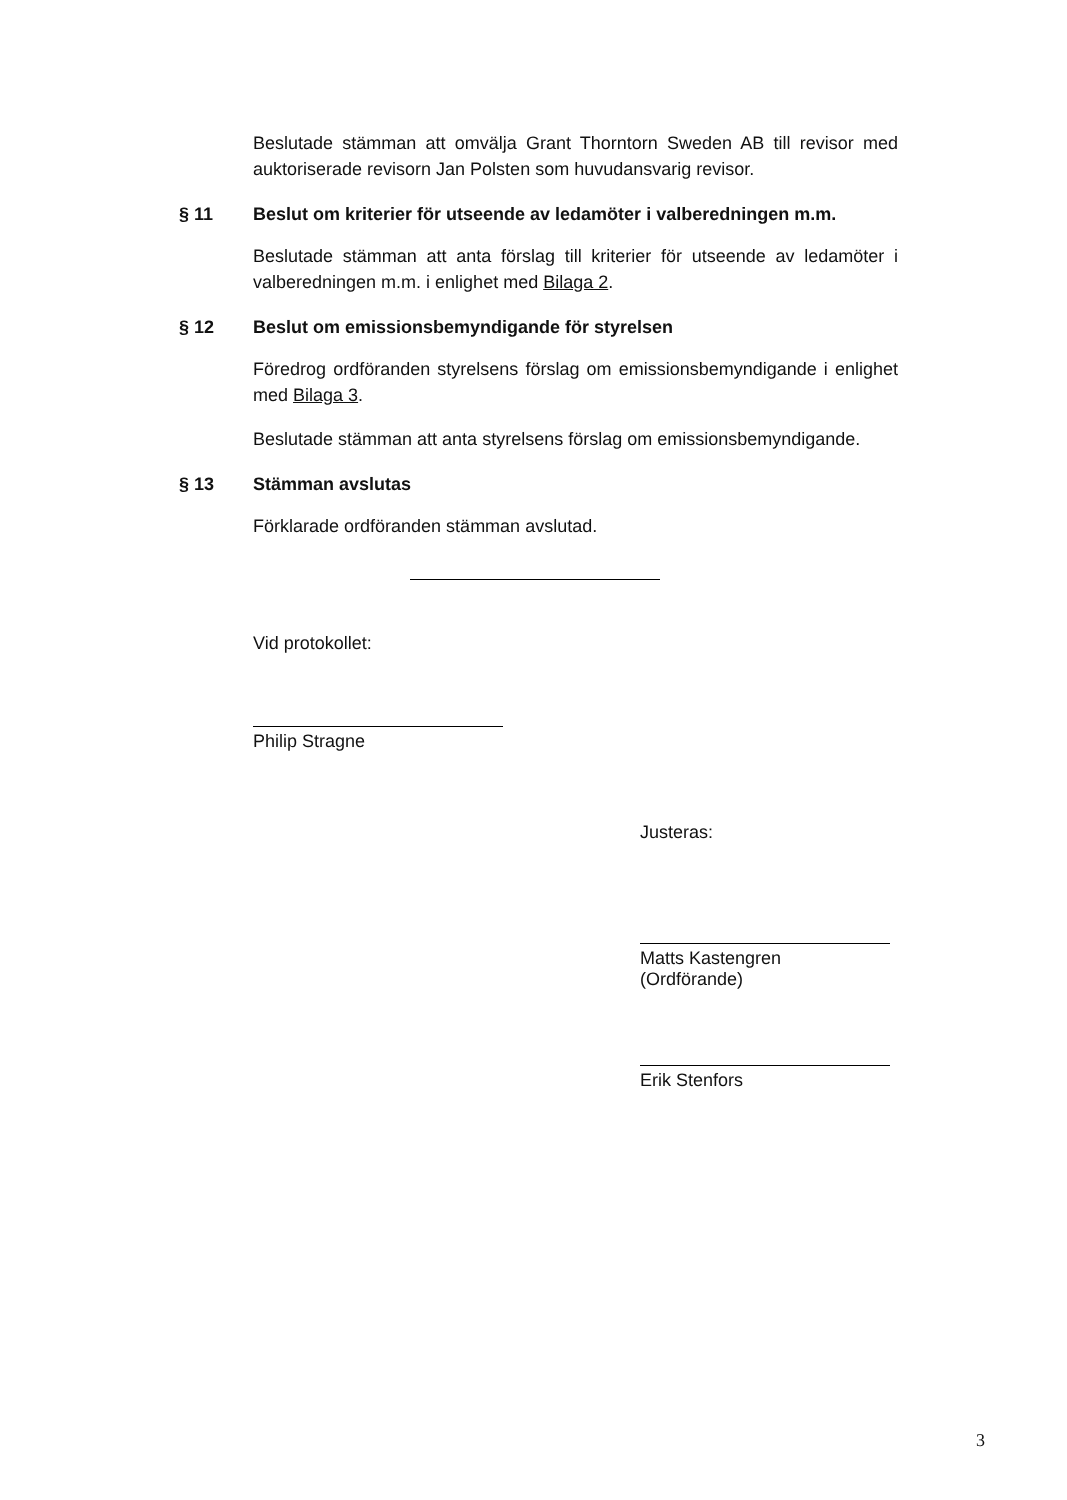Beslutade stämman att omvälja Grant Thorntorn Sweden AB till revisor med auktoriserade revisorn Jan Polsten som huvudansvarig revisor.
§ 11 Beslut om kriterier för utseende av ledamöter i valberedningen m.m.
Beslutade stämman att anta förslag till kriterier för utseende av ledamöter i valberedningen m.m. i enlighet med Bilaga 2.
§ 12 Beslut om emissionsbemyndigande för styrelsen
Föredrog ordföranden styrelsens förslag om emissionsbemyndigande i enlighet med Bilaga 3.
Beslutade stämman att anta styrelsens förslag om emissionsbemyndigande.
§ 13 Stämman avslutas
Förklarade ordföranden stämman avslutad.
Vid protokollet:
Philip Stragne
Justeras:
Matts Kastengren
(Ordförande)
Erik Stenfors
3